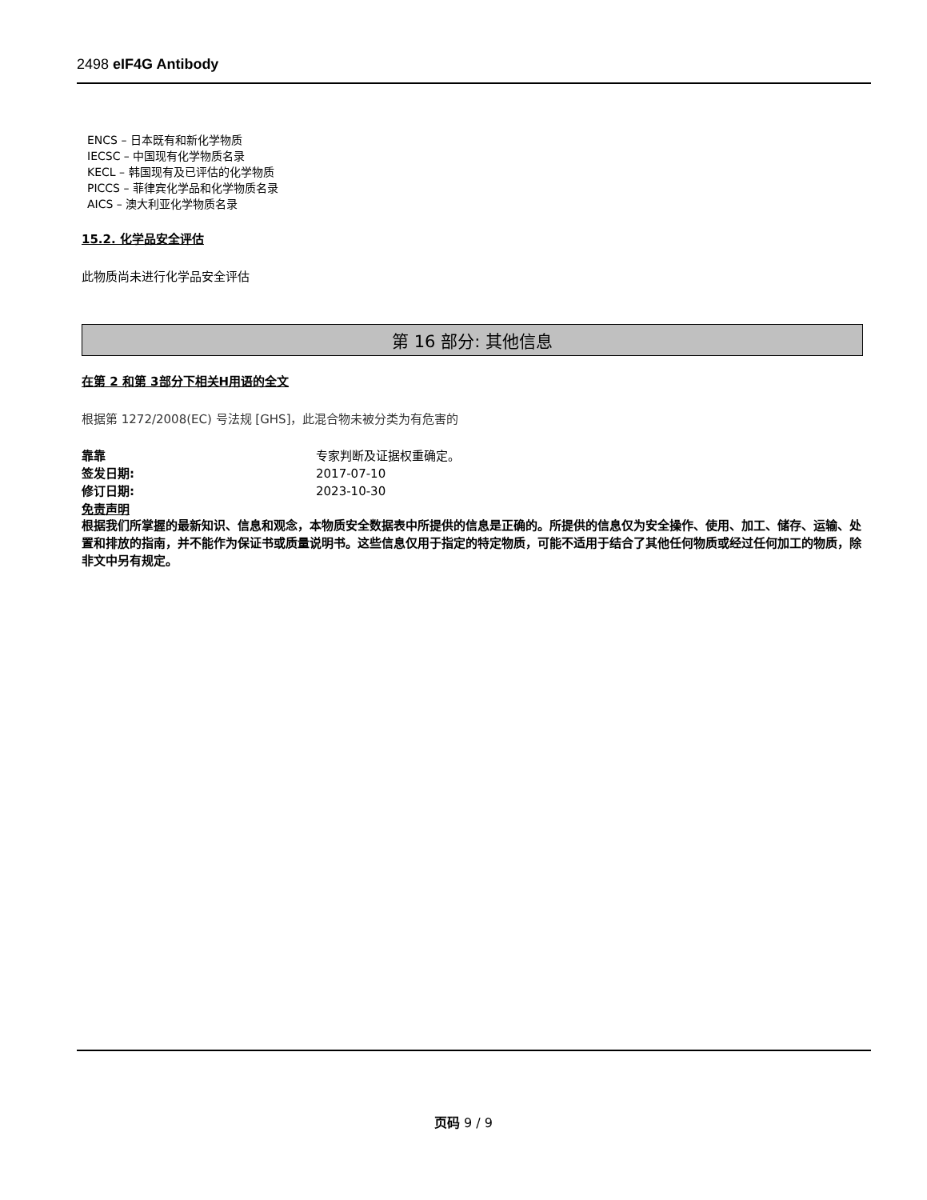2498 eIF4G Antibody
ENCS – 日本既有和新化学物质
IECSC – 中国现有化学物质名录
KECL – 韩国现有及已评估的化学物质
PICCS – 菲律宾化学品和化学物质名录
AICS – 澳大利亚化学物质名录
15.2. 化学品安全评估
此物质尚未进行化学品安全评估
第 16 部分: 其他信息
在第 2 和第 3部分下相关H用语的全文
根据第 1272/2008(EC) 号法规 [GHS]，此混合物未被分类为有危害的
靠靠 专家判断及证据权重确定。
签发日期: 2017-07-10
修订日期: 2023-10-30
免责声明
根据我们所掌握的最新知识、信息和观念，本物质安全数据表中所提供的信息是正确的。所提供的信息仅为安全操作、使用、加工、储存、运输、处置和排放的指南，并不能作为保证书或质量说明书。这些信息仅用于指定的特定物质，可能不适用于结合了其他任何物质或经过任何加工的物质，除非文中另有规定。
页码 9 / 9